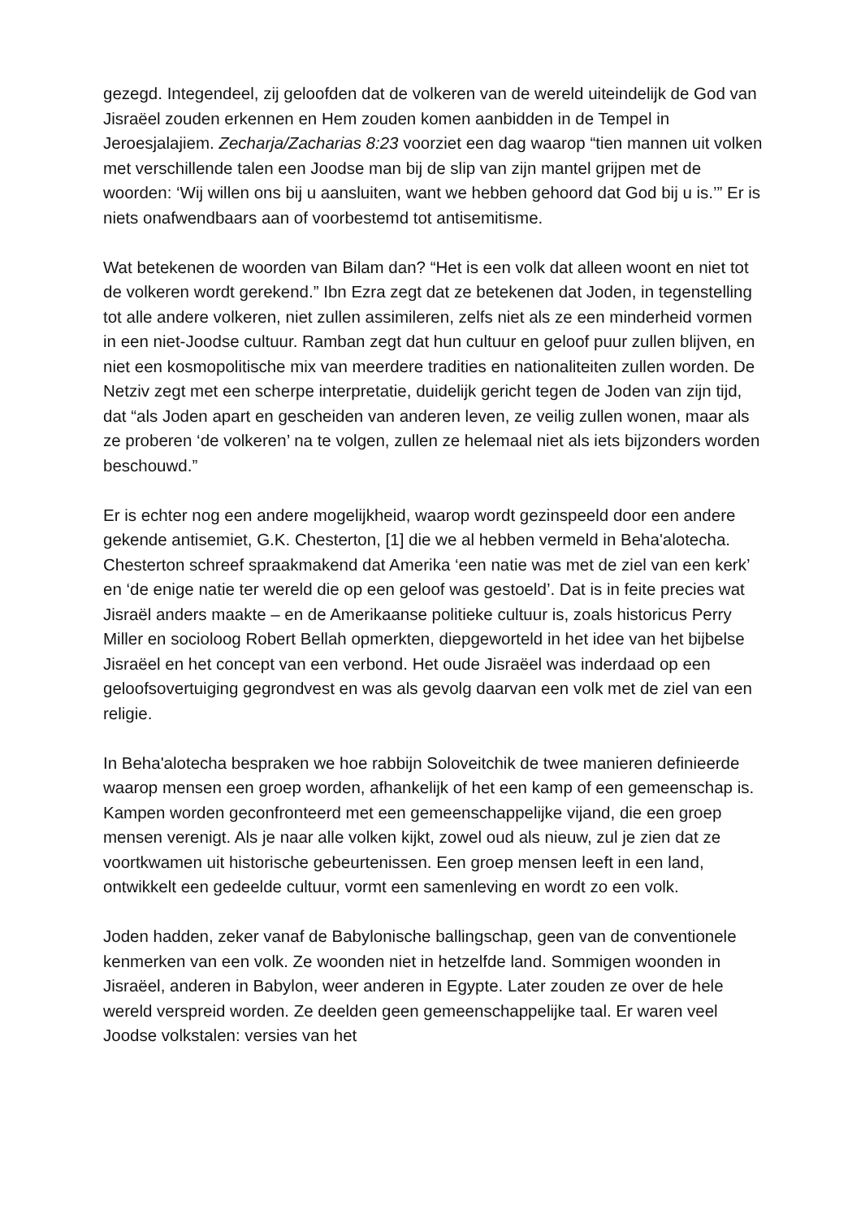gezegd. Integendeel, zij geloofden dat de volkeren van de wereld uiteindelijk de God van Jisraëel zouden erkennen en Hem zouden komen aanbidden in de Tempel in Jeroesjalajiem. Zecharja/Zacharias 8:23 voorziet een dag waarop “tien mannen uit volken met verschillende talen een Joodse man bij de slip van zijn mantel grijpen met de woorden: ‘Wij willen ons bij u aansluiten, want we hebben gehoord dat God bij u is.’” Er is niets onafwendbaars aan of voorbestemd tot antisemitisme.
Wat betekenen de woorden van Bilam dan? “Het is een volk dat alleen woont en niet tot de volkeren wordt gerekend.” Ibn Ezra zegt dat ze betekenen dat Joden, in tegenstelling tot alle andere volkeren, niet zullen assimileren, zelfs niet als ze een minderheid vormen in een niet-Joodse cultuur. Ramban zegt dat hun cultuur en geloof puur zullen blijven, en niet een kosmopolitische mix van meerdere tradities en nationaliteiten zullen worden. De Netziv zegt met een scherpe interpretatie, duidelijk gericht tegen de Joden van zijn tijd, dat “als Joden apart en gescheiden van anderen leven, ze veilig zullen wonen, maar als ze proberen ‘de volkeren’ na te volgen, zullen ze helemaal niet als iets bijzonders worden beschouwd.”
Er is echter nog een andere mogelijkheid, waarop wordt gezinspeeld door een andere gekende antisemiet, G.K. Chesterton, [1] die we al hebben vermeld in Beha'alotecha. Chesterton schreef spraakmakend dat Amerika ‘een natie was met de ziel van een kerk’ en ‘de enige natie ter wereld die op een geloof was gestoeld’. Dat is in feite precies wat Jisraël anders maakte – en de Amerikaanse politieke cultuur is, zoals historicus Perry Miller en socioloog Robert Bellah opmerkten, diepgeworteld in het idee van het bijbelse Jisraëel en het concept van een verbond. Het oude Jisraëel was inderdaad op een geloofsovertuiging gegrondvest en was als gevolg daarvan een volk met de ziel van een religie.
In Beha'alotecha bespraken we hoe rabbijn Soloveitchik de twee manieren definieerde waarop mensen een groep worden, afhankelijk of het een kamp of een gemeenschap is. Kampen worden geconfronteerd met een gemeenschappelijke vijand, die een groep mensen verenigt. Als je naar alle volken kijkt, zowel oud als nieuw, zul je zien dat ze voortkwamen uit historische gebeurtenissen. Een groep mensen leeft in een land, ontwikkelt een gedeelde cultuur, vormt een samenleving en wordt zo een volk.
Joden hadden, zeker vanaf de Babylonische ballingschap, geen van de conventionele kenmerken van een volk. Ze woonden niet in hetzelfde land. Sommigen woonden in Jisraëel, anderen in Babylon, weer anderen in Egypte. Later zouden ze over de hele wereld verspreid worden. Ze deelden geen gemeenschappelijke taal. Er waren veel Joodse volkstalen: versies van het